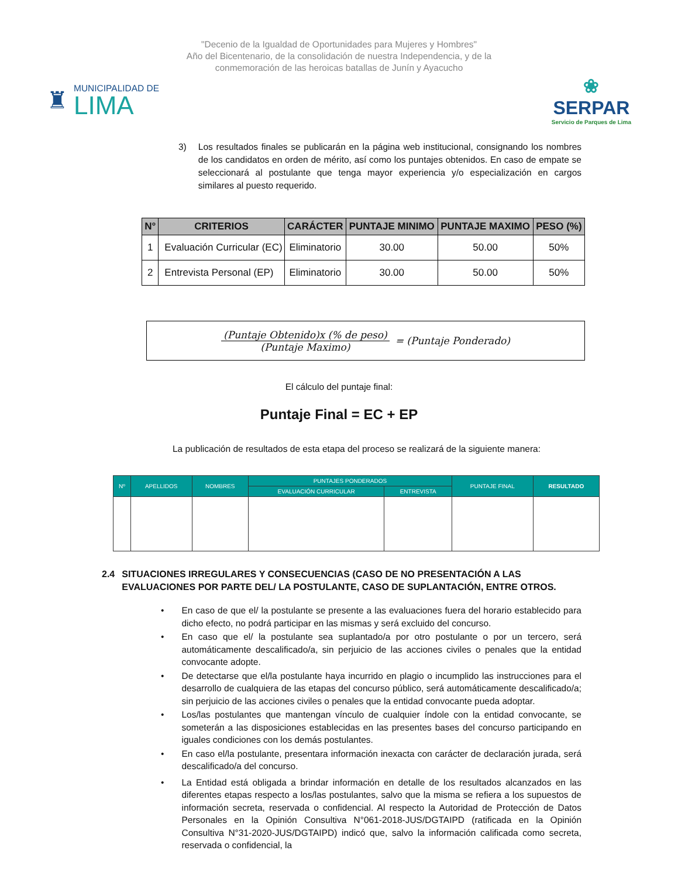"Decenio de la Igualdad de Oportunidades para Mujeres y Hombres"
Año del Bicentenario, de la consolidación de nuestra Independencia, y de la
conmemoración de las heroicas batallas de Junín y Ayacucho
♜
MUNICIPALIDAD DE
LIMA
❀
SERPAR
Servicio de Parques de Lima
3) Los resultados finales se publicarán en la página web institucional, consignando los nombres de los candidatos en orden de mérito, así como los puntajes obtenidos. En caso de empate se seleccionará al postulante que tenga mayor experiencia y/o especialización en cargos similares al puesto requerido.
| N° | CRITERIOS | CARÁCTER | PUNTAJE MINIMO | PUNTAJE MAXIMO | PESO (%) |
| --- | --- | --- | --- | --- | --- |
| 1 | Evaluación Curricular (EC) | Eliminatorio | 30.00 | 50.00 | 50% |
| 2 | Entrevista Personal (EP) | Eliminatorio | 30.00 | 50.00 | 50% |
(Puntaje Obtenido)x (% de peso)
(Puntaje Maximo)
= (Puntaje Ponderado)
El cálculo del puntaje final:
Puntaje Final = EC + EP
La publicación de resultados de esta etapa del proceso se realizará de la siguiente manera:
| Nº | APELLIDOS | NOMBRES | PUNTAJES PONDERADOS | | PUNTAJE FINAL | RESULTADO |
| --- | --- | --- | --- | --- | --- | --- |
| | | | EVALUACIÓN CURRICULAR | ENTREVISTA | | |
2.4 SITUACIONES IRREGULARES Y CONSECUENCIAS (CASO DE NO PRESENTACIÓN A LAS EVALUACIONES POR PARTE DEL/ LA POSTULANTE, CASO DE SUPLANTACIÓN, ENTRE OTROS.
• En caso de que el/ la postulante se presente a las evaluaciones fuera del horario establecido para dicho efecto, no podrá participar en las mismas y será excluido del concurso.
• En caso que el/ la postulante sea suplantado/a por otro postulante o por un tercero, será automáticamente descalificado/a, sin perjuicio de las acciones civiles o penales que la entidad convocante adopte.
• De detectarse que el/la postulante haya incurrido en plagio o incumplido las instrucciones para el desarrollo de cualquiera de las etapas del concurso público, será automáticamente descalificado/a; sin perjuicio de las acciones civiles o penales que la entidad convocante pueda adoptar.
• Los/las postulantes que mantengan vínculo de cualquier índole con la entidad convocante, se someterán a las disposiciones establecidas en las presentes bases del concurso participando en iguales condiciones con los demás postulantes.
• En caso el/la postulante, presentara información inexacta con carácter de declaración jurada, será descalificado/a del concurso.
• La Entidad está obligada a brindar información en detalle de los resultados alcanzados en las diferentes etapas respecto a los/las postulantes, salvo que la misma se refiera a los supuestos de información secreta, reservada o confidencial. Al respecto la Autoridad de Protección de Datos Personales en la Opinión Consultiva N°061-2018-JUS/DGTAIPD (ratificada en la Opinión Consultiva N°31-2020-JUS/DGTAIPD) indicó que, salvo la información calificada como secreta, reservada o confidencial, la